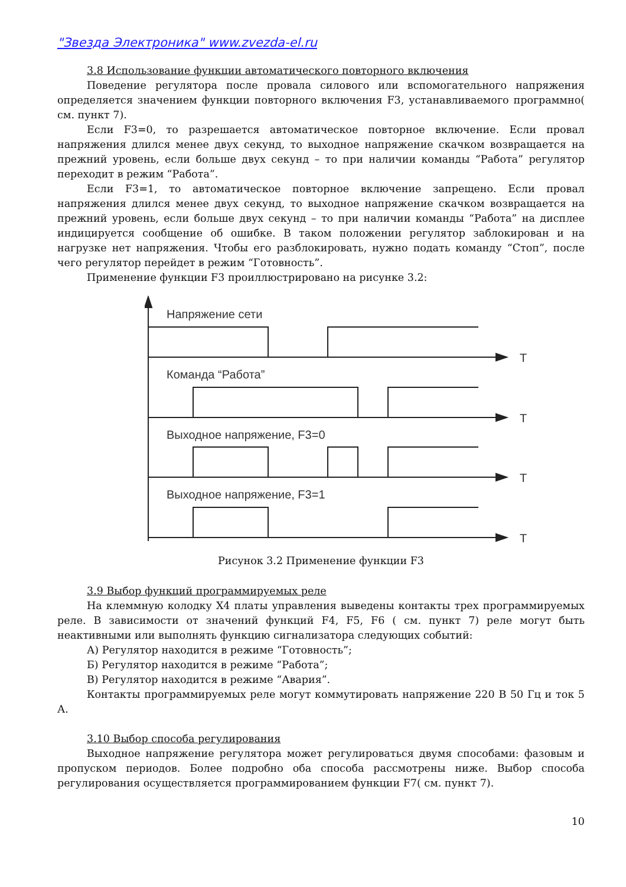"Звезда Электроника" www.zvezda-el.ru
3.8 Использование функции автоматического повторного включения
Поведение регулятора после провала силового или вспомогательного напряжения определяется значением функции повторного включения F3, устанавливаемого программно( см. пункт 7).
Если F3=0, то разрешается автоматическое повторное включение. Если провал напряжения длился менее двух секунд, то выходное напряжение скачком возвращается на прежний уровень, если больше двух секунд – то при наличии команды “Работа” регулятор переходит в режим “Работа”.
Если F3=1, то автоматическое повторное включение запрещено. Если провал напряжения длился менее двух секунд, то выходное напряжение скачком возвращается на прежний уровень, если больше двух секунд – то при наличии команды “Работа” на дисплее индицируется сообщение об ошибке. В таком положении регулятор заблокирован и на нагрузке нет напряжения. Чтобы его разблокировать, нужно подать команду “Стоп”, после чего регулятор перейдет в режим “Готовность”.
Применение функции F3 проиллюстрировано на рисунке 3.2:
Напряжение сети
Команда “Работа”
Выходное напряжение, F3=0
Выходное напряжение, F3=1
T
T
T
T
Рисунок 3.2 Применение функции F3
3.9 Выбор функций программируемых реле
На клеммную колодку X4 платы управления выведены контакты трех программируемых реле. В зависимости от значений функций F4, F5, F6 ( см. пункт 7) реле могут быть неактивными или выполнять функцию сигнализатора следующих событий:
А) Регулятор находится в режиме “Готовность”;
Б) Регулятор находится в режиме “Работа”;
В) Регулятор находится в режиме “Авария”.
Контакты программируемых реле могут коммутировать напряжение 220 В 50 Гц и ток 5 А.
3.10 Выбор способа регулирования
Выходное напряжение регулятора может регулироваться двумя способами: фазовым и пропуском периодов. Более подробно оба способа рассмотрены ниже. Выбор способа регулирования осуществляется программированием функции F7( см. пункт 7).
10